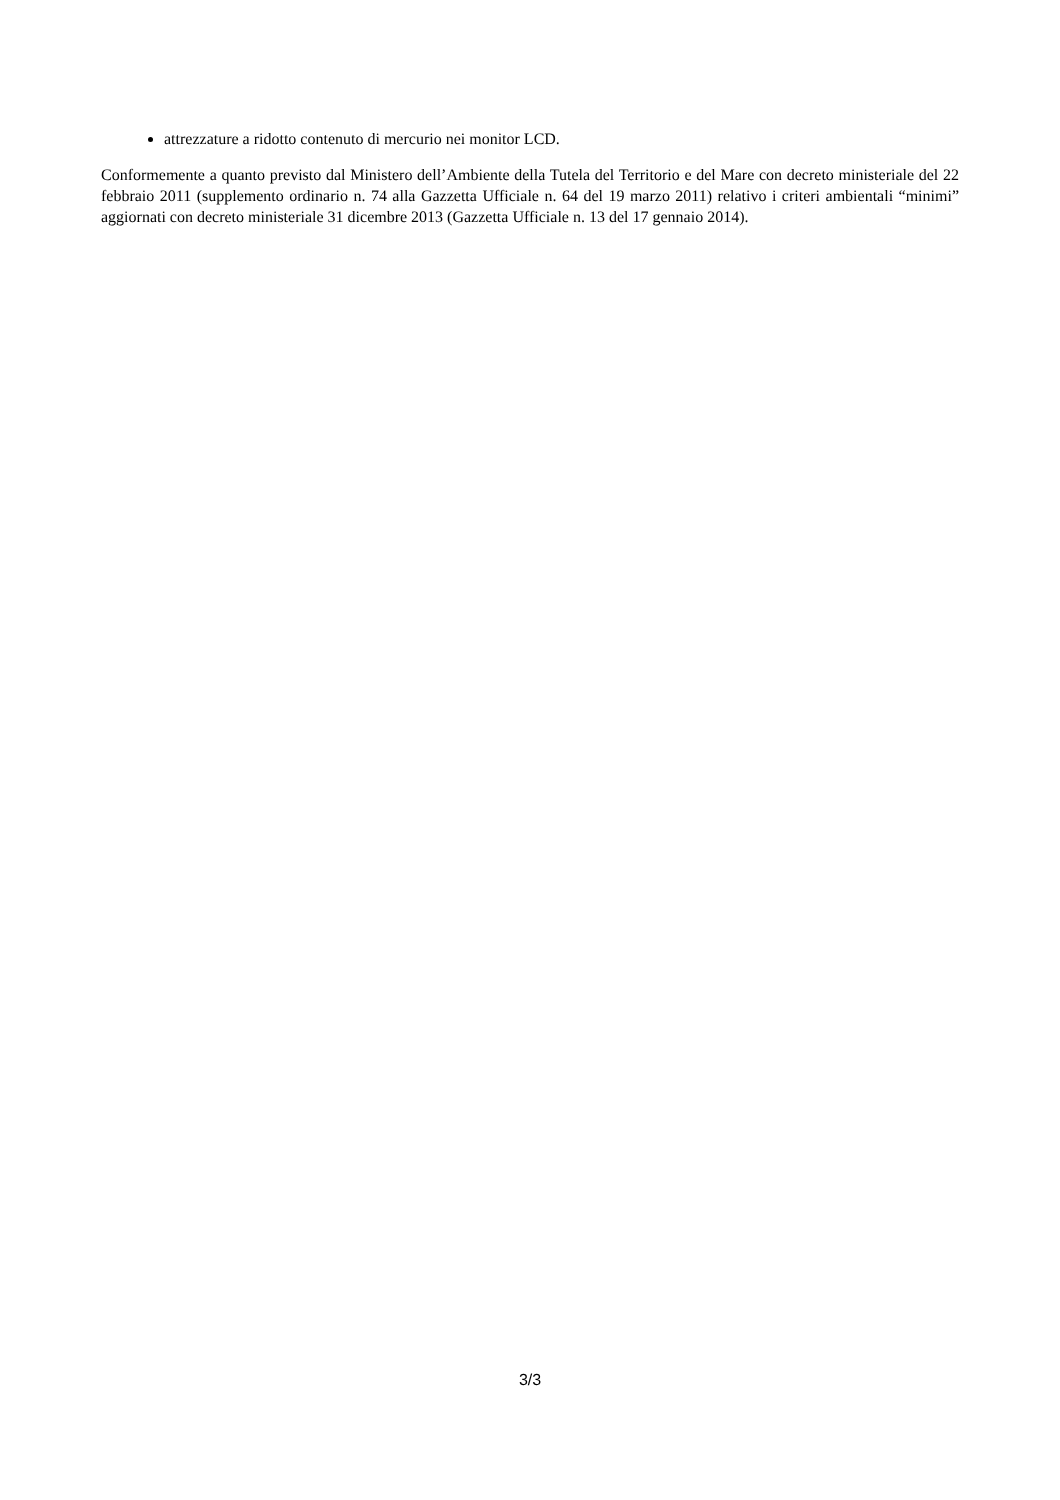attrezzature a ridotto contenuto di mercurio nei monitor LCD.
Conformemente a quanto previsto dal Ministero dell’Ambiente della Tutela del Territorio e del Mare con decreto ministeriale del 22 febbraio 2011 (supplemento ordinario n. 74 alla Gazzetta Ufficiale n. 64 del 19 marzo 2011) relativo i criteri ambientali “minimi” aggiornati con decreto ministeriale 31 dicembre 2013 (Gazzetta Ufficiale n. 13 del 17 gennaio 2014).
3/3